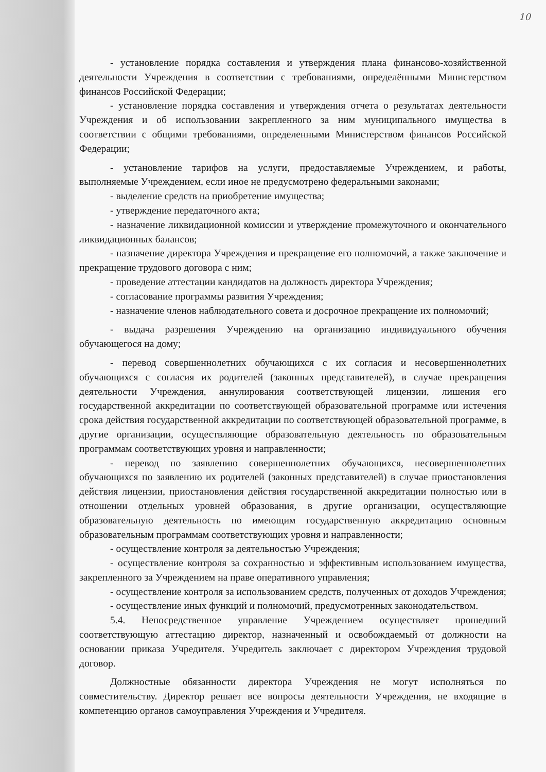10
- установление порядка составления и утверждения плана финансово-хозяйственной деятельности Учреждения в соответствии с требованиями, определёнными Министерством финансов Российской Федерации;
- установление порядка составления и утверждения отчета о результатах деятельности Учреждения и об использовании закрепленного за ним муниципального имущества в соответствии с общими требованиями, определенными Министерством финансов Российской Федерации;
- установление тарифов на услуги, предоставляемые Учреждением, и работы, выполняемые Учреждением, если иное не предусмотрено федеральными законами;
- выделение средств на приобретение имущества;
- утверждение передаточного акта;
- назначение ликвидационной комиссии и утверждение промежуточного и окончательного ликвидационных балансов;
- назначение директора Учреждения и прекращение его полномочий, а также заключение и прекращение трудового договора с ним;
- проведение аттестации кандидатов на должность директора Учреждения;
- согласование программы развития Учреждения;
- назначение членов наблюдательного совета и досрочное прекращение их полномочий;
- выдача разрешения Учреждению на организацию индивидуального обучения обучающегося на дому;
- перевод совершеннолетних обучающихся с их согласия и несовершеннолетних обучающихся с согласия их родителей (законных представителей), в случае прекращения деятельности Учреждения, аннулирования соответствующей лицензии, лишения его государственной аккредитации по соответствующей образовательной программе или истечения срока действия государственной аккредитации по соответствующей образовательной программе, в другие организации, осуществляющие образовательную деятельность по образовательным программам соответствующих уровня и направленности;
- перевод по заявлению совершеннолетних обучающихся, несовершеннолетних обучающихся по заявлению их родителей (законных представителей) в случае приостановления действия лицензии, приостановления действия государственной аккредитации полностью или в отношении отдельных уровней образования, в другие организации, осуществляющие образовательную деятельность по имеющим государственную аккредитацию основным образовательным программам соответствующих уровня и направленности;
- осуществление контроля за деятельностью Учреждения;
- осуществление контроля за сохранностью и эффективным использованием имущества, закрепленного за Учреждением на праве оперативного управления;
- осуществление контроля за использованием средств, полученных от доходов Учреждения;
- осуществление иных функций и полномочий, предусмотренных законодательством.
5.4. Непосредственное управление Учреждением осуществляет прошедший соответствующую аттестацию директор, назначенный и освобождаемый от должности на основании приказа Учредителя. Учредитель заключает с директором Учреждения трудовой договор.
Должностные обязанности директора Учреждения не могут исполняться по совместительству. Директор решает все вопросы деятельности Учреждения, не входящие в компетенцию органов самоуправления Учреждения и Учредителя.